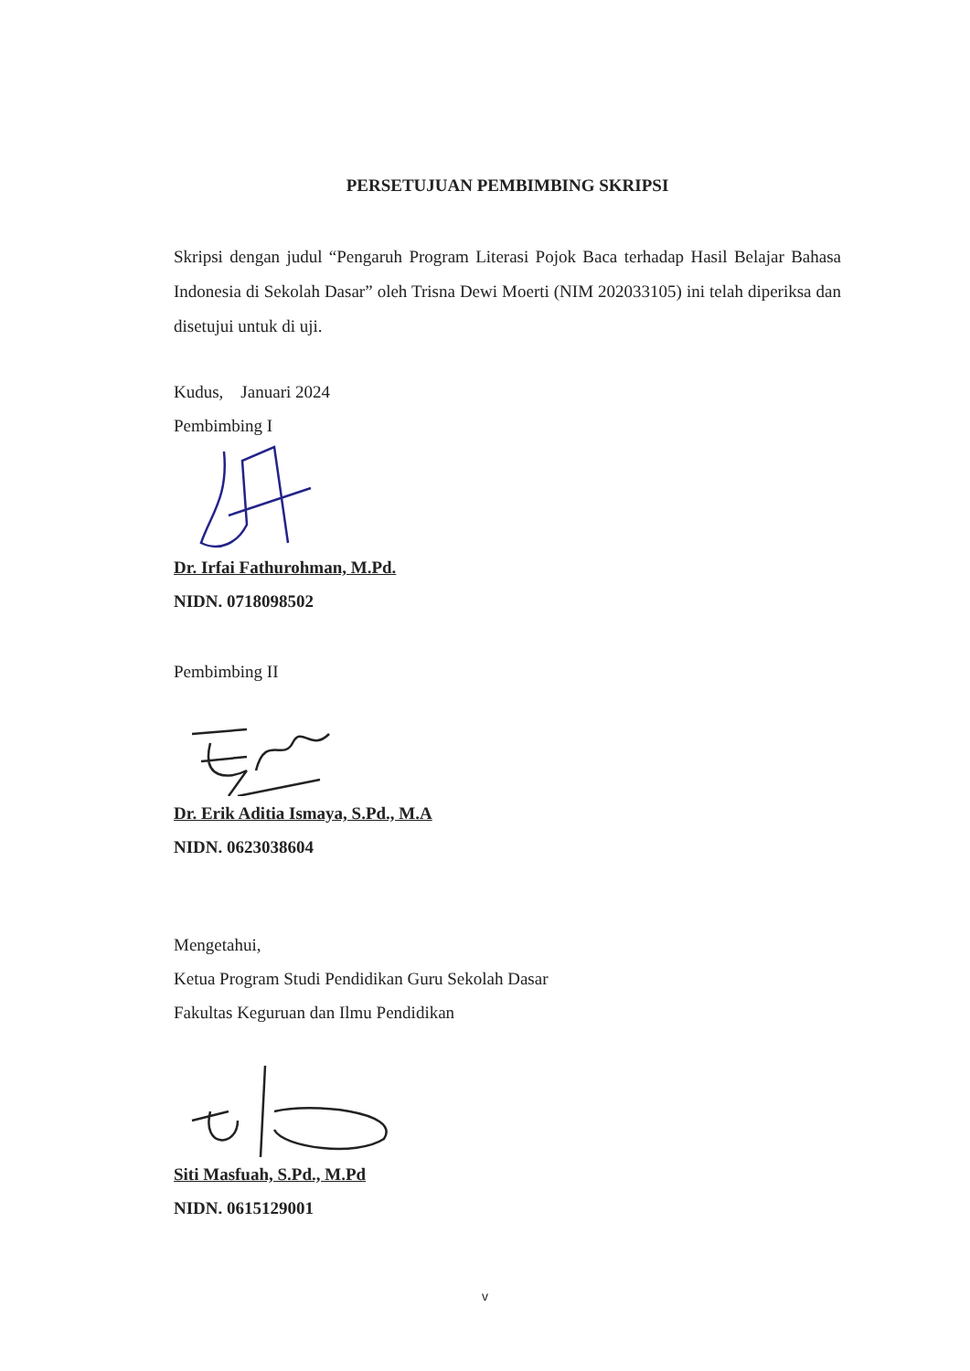PERSETUJUAN PEMBIMBING SKRIPSI
Skripsi dengan judul “Pengaruh Program Literasi Pojok Baca terhadap Hasil Belajar Bahasa Indonesia di Sekolah Dasar” oleh Trisna Dewi Moerti (NIM 202033105) ini telah diperiksa dan disetujui untuk di uji.
Kudus, Januari 2024
Pembimbing I
Dr. Irfai Fathurohman, M.Pd.
NIDN. 0718098502
Pembimbing II
Dr. Erik Aditia Ismaya, S.Pd., M.A
NIDN. 0623038604
Mengetahui,
Ketua Program Studi Pendidikan Guru Sekolah Dasar
Fakultas Keguruan dan Ilmu Pendidikan
Siti Masfuah, S.Pd., M.Pd
NIDN. 0615129001
v